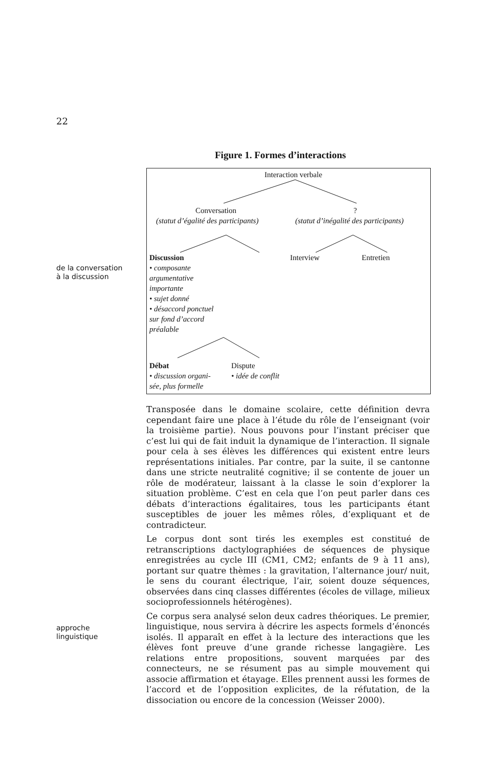22
Figure 1. Formes d’interactions
Interaction verbale
Conversation ?
(statut d’égalité des participants)
(statut d’inégalité des participants)
Discussion
• composante
argumentative
importante
• sujet donné
• désaccord ponctuel
sur fond d’accord
préalable
Interview Entretien
Débat
• discussion organi-
sée, plus formelle
Dispute
• idée de conflit
de la conversation
à la discussion
approche
linguistique
Transposée dans le domaine scolaire, cette définition devra cependant faire une place à l’étude du rôle de l’enseignant (voir la troisième partie). Nous pouvons pour l’instant préciser que c’est lui qui de fait induit la dynamique de l’interaction. Il signale pour cela à ses élèves les différences qui existent entre leurs représentations initiales. Par contre, par la suite, il se cantonne dans une stricte neutralité cognitive; il se contente de jouer un rôle de modérateur, laissant à la classe le soin d’explorer la situation problème. C’est en cela que l’on peut parler dans ces débats d’interactions égalitaires, tous les participants étant susceptibles de jouer les mêmes rôles, d’expliquant et de contradicteur.
Le corpus dont sont tirés les exemples est constitué de retranscriptions dactylographiées de séquences de physique enregistrées au cycle III (CM1, CM2; enfants de 9 à 11 ans), portant sur quatre thèmes : la gravitation, l’alternance jour/ nuit, le sens du courant électrique, l’air, soient douze séquences, observées dans cinq classes différentes (écoles de village, milieux socioprofessionnels hétérogènes).
Ce corpus sera analysé selon deux cadres théoriques. Le premier, linguistique, nous servira à décrire les aspects formels d’énoncés isolés. Il apparaît en effet à la lecture des interactions que les élèves font preuve d’une grande richesse langagière. Les relations entre propositions, souvent marquées par des connecteurs, ne se résument pas au simple mouvement qui associe affirmation et étayage. Elles prennent aussi les formes de l’accord et de l’opposition explicites, de la réfutation, de la dissociation ou encore de la concession (Weisser 2000).